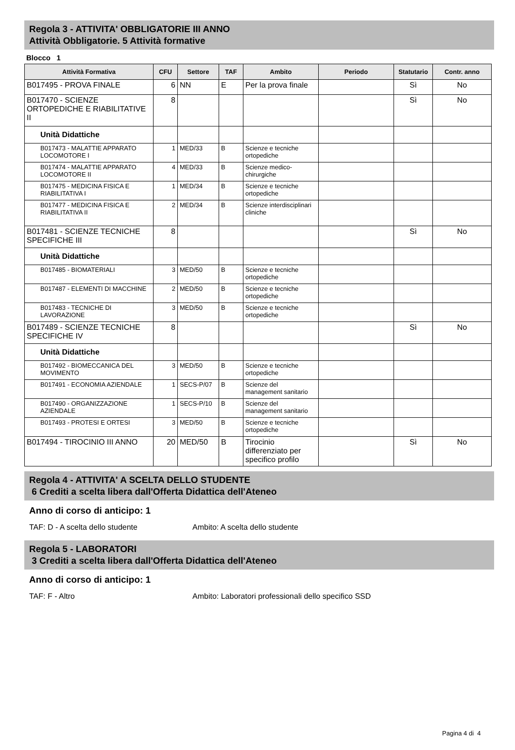Regola 3 - ATTIVITA' OBBLIGATORIE III ANNO
Attività Obbligatorie. 5 Attività formative
Blocco 1
| Attività Formativa | CFU | Settore | TAF | Ambito | Periodo | Statutario | Contr. anno |
| --- | --- | --- | --- | --- | --- | --- | --- |
| B017495 - PROVA FINALE | 6 | NN | E | Per la prova finale | | Sì | No |
| B017470 - SCIENZE ORTOPEDICHE E RIABILITATIVE II | 8 | | | | | Sì | No |
| Unità Didattiche | | | | | | | |
| B017473 - MALATTIE APPARATO LOCOMOTORE I | 1 | MED/33 | B | Scienze e tecniche ortopediche | | | |
| B017474 - MALATTIE APPARATO LOCOMOTORE II | 4 | MED/33 | B | Scienze medico-chirurgiche | | | |
| B017475 - MEDICINA FISICA E RIABILITATIVA I | 1 | MED/34 | B | Scienze e tecniche ortopediche | | | |
| B017477 - MEDICINA FISICA E RIABILITATIVA II | 2 | MED/34 | B | Scienze interdisciplinari cliniche | | | |
| B017481 - SCIENZE TECNICHE SPECIFICHE III | 8 | | | | | Sì | No |
| Unità Didattiche | | | | | | | |
| B017485 - BIOMATERIALI | 3 | MED/50 | B | Scienze e tecniche ortopediche | | | |
| B017487 - ELEMENTI DI MACCHINE | 2 | MED/50 | B | Scienze e tecniche ortopediche | | | |
| B017483 - TECNICHE DI LAVORAZIONE | 3 | MED/50 | B | Scienze e tecniche ortopediche | | | |
| B017489 - SCIENZE TECNICHE SPECIFICHE IV | 8 | | | | | Sì | No |
| Unità Didattiche | | | | | | | |
| B017492 - BIOMECCANICA DEL MOVIMENTO | 3 | MED/50 | B | Scienze e tecniche ortopediche | | | |
| B017491 - ECONOMIA AZIENDALE | 1 | SECS-P/07 | B | Scienze del management sanitario | | | |
| B017490 - ORGANIZZAZIONE AZIENDALE | 1 | SECS-P/10 | B | Scienze del management sanitario | | | |
| B017493 - PROTESI E ORTESI | 3 | MED/50 | B | Scienze e tecniche ortopediche | | | |
| B017494 - TIROCINIO III ANNO | 20 | MED/50 | B | Tirocinio differenziato per specifico profilo | | Sì | No |
Regola 4 - ATTIVITA' A SCELTA DELLO STUDENTE
6 Crediti a scelta libera dall'Offerta Didattica dell'Ateneo
Anno di corso di anticipo: 1
TAF: D - A scelta dello studente Ambito: A scelta dello studente
Regola 5 - LABORATORI
3 Crediti a scelta libera dall'Offerta Didattica dell'Ateneo
Anno di corso di anticipo: 1
TAF: F - Altro Ambito: Laboratori professionali dello specifico SSD
Pagina 4 di 4